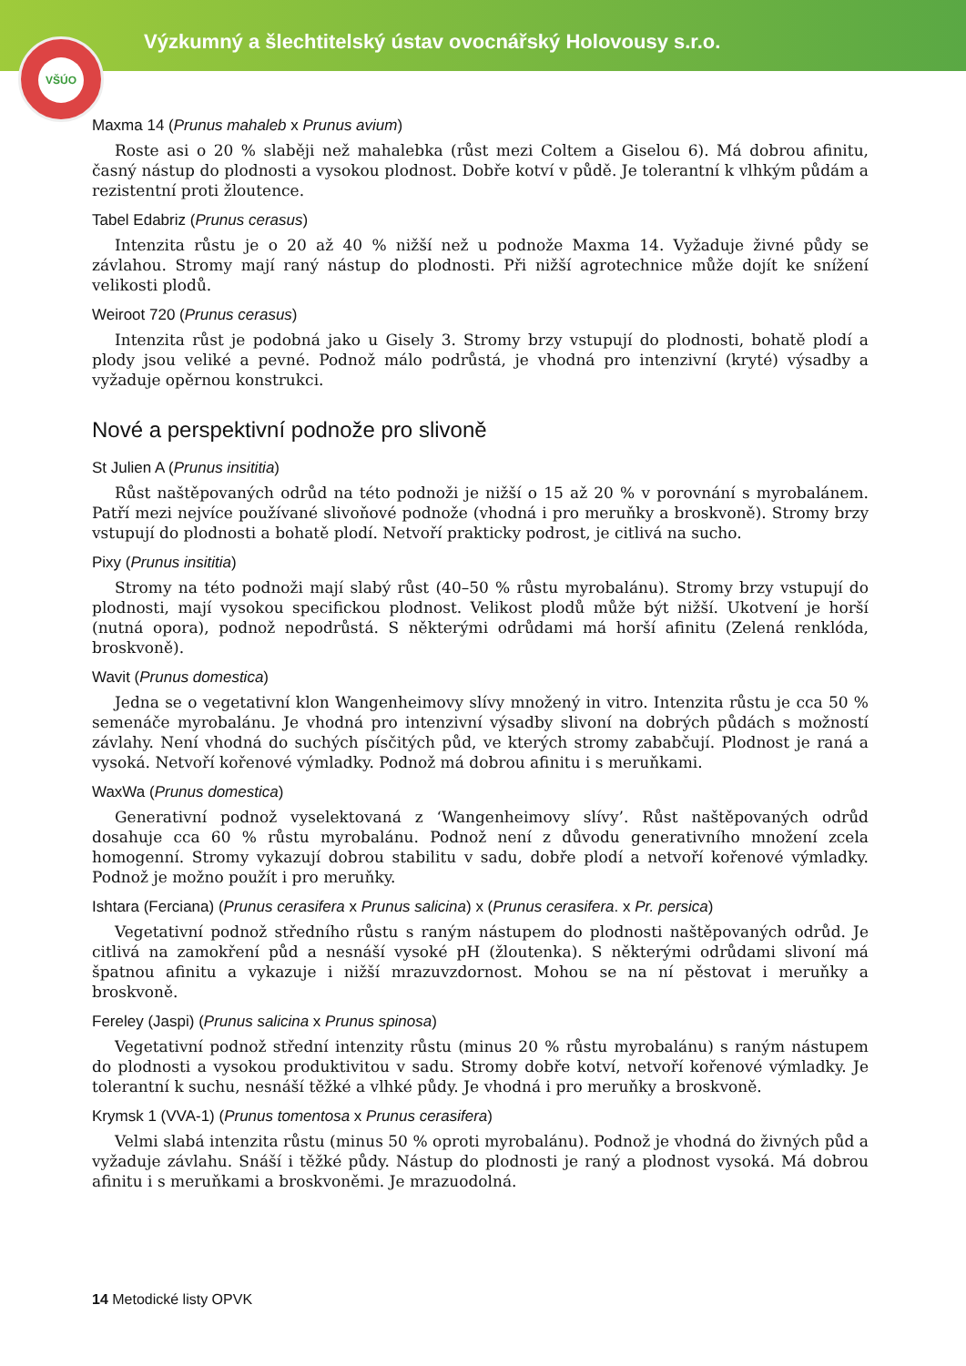Výzkumný a šlechtitelský ústav ovocnářský Holovousy s.r.o.
VŠÚO
Maxma 14 (Prunus mahaleb x Prunus avium)
Roste asi o 20 % slaběji než mahalebka (růst mezi Coltem a Giselou 6). Má dobrou afinitu, časný nástup do plodnosti a vysokou plodnost. Dobře kotví v půdě. Je tolerantní k vlhkým půdám a rezistentní proti žloutence.
Tabel Edabriz (Prunus cerasus)
Intenzita růstu je o 20 až 40 % nižší než u podnože Maxma 14. Vyžaduje živné půdy se závlahou. Stromy mají raný nástup do plodnosti. Při nižší agrotechnice může dojít ke snížení velikosti plodů.
Weiroot 720 (Prunus cerasus)
Intenzita růst je podobná jako u Gisely 3. Stromy brzy vstupují do plodnosti, bohatě plodí a plody jsou veliké a pevné. Podnož málo podrůstá, je vhodná pro intenzivní (kryté) výsadby a vyžaduje opěrnou konstrukci.
Nové a perspektivní podnože pro slivoně
St Julien A (Prunus insititia)
Růst naštěpovaných odrůd na této podnoži je nižší o 15 až 20 % v porovnání s myrobalánem. Patří mezi nejvíce používané slivoňové podnože (vhodná i pro meruňky a broskvoně). Stromy brzy vstupují do plodnosti a bohatě plodí. Netvoří prakticky podrost, je citlivá na sucho.
Pixy (Prunus insititia)
Stromy na této podnoži mají slabý růst (40–50 % růstu myrobalánu). Stromy brzy vstupují do plodnosti, mají vysokou specifickou plodnost. Velikost plodů může být nižší. Ukotvení je horší (nutná opora), podnož nepodrůstá. S některými odrůdami má horší afinitu (Zelená renklóda, broskvoně).
Wavit (Prunus domestica)
Jedna se o vegetativní klon Wangenheimovy slívy množený in vitro. Intenzita růstu je cca 50 % semenáče myrobalánu. Je vhodná pro intenzivní výsadby slivoní na dobrých půdách s možností závlahy. Není vhodná do suchých písčitých půd, ve kterých stromy zababčují. Plodnost je raná a vysoká. Netvoří kořenové výmladky. Podnož má dobrou afinitu i s meruňkami.
WaxWa (Prunus domestica)
Generativní podnož vyselektovaná z ‘Wangenheimovy slívy’. Růst naštěpovaných odrůd dosahuje cca 60 % růstu myrobalánu. Podnož není z důvodu generativního množení zcela homogenní. Stromy vykazují dobrou stabilitu v sadu, dobře plodí a netvoří kořenové výmladky. Podnož je možno použít i pro meruňky.
Ishtara (Ferciana) (Prunus cerasifera x Prunus salicina) x (Prunus cerasifera. x Pr. persica)
Vegetativní podnož středního růstu s raným nástupem do plodnosti naštěpovaných odrůd. Je citlivá na zamokření půd a nesnáší vysoké pH (žloutenka). S některými odrůdami slivoní má špatnou afinitu a vykazuje i nižší mrazuvzdornost. Mohou se na ní pěstovat i meruňky a broskvoně.
Fereley (Jaspi) (Prunus salicina x Prunus spinosa)
Vegetativní podnož střední intenzity růstu (minus 20 % růstu myrobalánu) s raným nástupem do plodnosti a vysokou produktivitou v sadu. Stromy dobře kotví, netvoří kořenové výmladky. Je tolerantní k suchu, nesnáší těžké a vlhké půdy. Je vhodná i pro meruňky a broskvoně.
Krymsk 1 (VVA-1) (Prunus tomentosa x Prunus cerasifera)
Velmi slabá intenzita růstu (minus 50 % oproti myrobalánu). Podnož je vhodná do živných půd a vyžaduje závlahu. Snáší i těžké půdy. Nástup do plodnosti je raný a plodnost vysoká. Má dobrou afinitu i s meruňkami a broskvoněmi. Je mrazuodolná.
14 Metodické listy OPVK